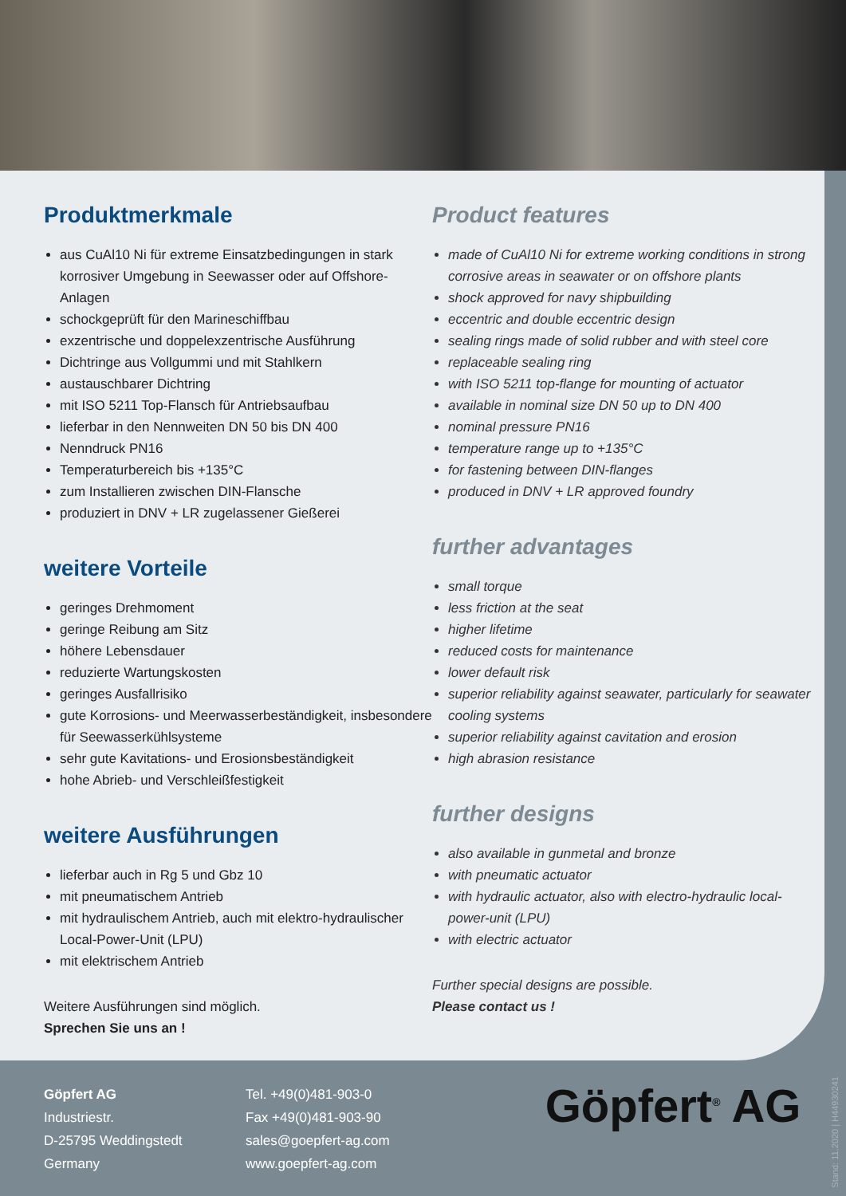Produktmerkmale
aus CuAl10 Ni für extreme Einsatzbedingungen in stark korrosiver Umgebung in Seewasser oder auf Offshore-Anlagen
schockgeprüft für den Marineschiffbau
exzentrische und doppelexzentrische Ausführung
Dichtringe aus Vollgummi und mit Stahlkern
austauschbarer Dichtring
mit ISO 5211 Top-Flansch für Antriebsaufbau
lieferbar in den Nennweiten DN 50 bis DN 400
Nenndruck PN16
Temperaturbereich bis +135°C
zum Installieren zwischen DIN-Flansche
produziert in DNV + LR zugelassener Gießerei
weitere Vorteile
geringes Drehmoment
geringe Reibung am Sitz
höhere Lebensdauer
reduzierte Wartungskosten
geringes Ausfallrisiko
gute Korrosions- und Meerwasserbeständigkeit, insbesondere für Seewasserkühlsysteme
sehr gute Kavitations- und Erosionsbeständigkeit
hohe Abrieb- und Verschleißfestigkeit
weitere Ausführungen
lieferbar auch in Rg 5 und Gbz 10
mit pneumatischem Antrieb
mit hydraulischem Antrieb, auch mit elektro-hydraulischer Local-Power-Unit (LPU)
mit elektrischem Antrieb
Weitere Ausführungen sind möglich.
Sprechen Sie uns an !
Product features
made of CuAl10 Ni for extreme working conditions in strong corrosive areas in seawater or on offshore plants
shock approved for navy shipbuilding
eccentric and double eccentric design
sealing rings made of solid rubber and with steel core
replaceable sealing ring
with ISO 5211 top-flange for mounting of actuator
available in nominal size DN 50 up to DN 400
nominal pressure PN16
temperature range up to +135°C
for fastening between DIN-flanges
produced in DNV + LR approved foundry
further advantages
small torque
less friction at the seat
higher lifetime
reduced costs for maintenance
lower default risk
superior reliability against seawater, particularly for seawater cooling systems
superior reliability against cavitation and erosion
high abrasion resistance
further designs
also available in gunmetal and bronze
with pneumatic actuator
with hydraulic actuator, also with electro-hydraulic local-power-unit (LPU)
with electric actuator
Further special designs are possible.
Please contact us !
Göpfert AG
Industriestr.
D-25795 Weddingstedt
Germany
Tel. +49(0)481-903-0
Fax +49(0)481-903-90
sales@goepfert-ag.com
www.goepfert-ag.com
Göpfert<sup>®</sup> AG
Stand: 11.2020 | H44930241